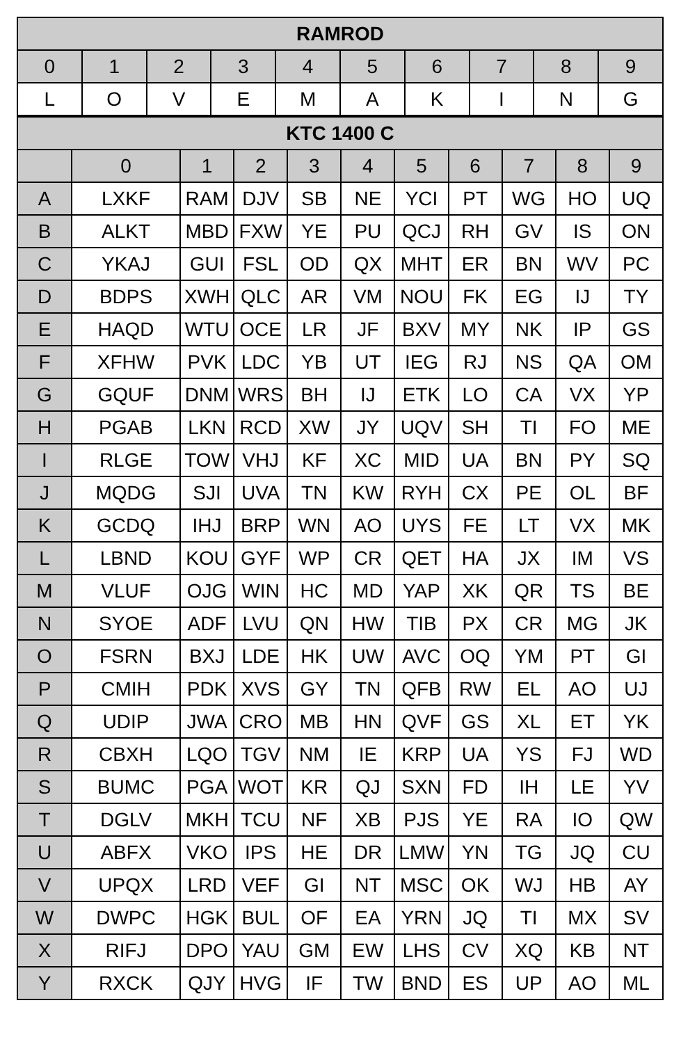| RAMROD | | | | | | | | | |
| --- | --- | --- | --- | --- | --- | --- | --- | --- | --- |
| 0 | 1 | 2 | 3 | 4 | 5 | 6 | 7 | 8 | 9 |
| L | O | V | E | M | A | K | I | N | G |
| KTC 1400 C | | | | | | | | | | |
| --- | --- | --- | --- | --- | --- | --- | --- | --- | --- | --- |
| | 0 | 1 | 2 | 3 | 4 | 5 | 6 | 7 | 8 | 9 |
| A | LXKF | RAM | DJV | SB | NE | YCI | PT | WG | HO | UQ |
| B | ALKT | MBD | FXW | YE | PU | QCJ | RH | GV | IS | ON |
| C | YKAJ | GUI | FSL | OD | QX | MHT | ER | BN | WV | PC |
| D | BDPS | XWH | QLC | AR | VM | NOU | FK | EG | IJ | TY |
| E | HAQD | WTU | OCE | LR | JF | BXV | MY | NK | IP | GS |
| F | XFHW | PVK | LDC | YB | UT | IEG | RJ | NS | QA | OM |
| G | GQUF | DNM | WRS | BH | IJ | ETK | LO | CA | VX | YP |
| H | PGAB | LKN | RCD | XW | JY | UQV | SH | TI | FO | ME |
| I | RLGE | TOW | VHJ | KF | XC | MID | UA | BN | PY | SQ |
| J | MQDG | SJI | UVA | TN | KW | RYH | CX | PE | OL | BF |
| K | GCDQ | IHJ | BRP | WN | AO | UYS | FE | LT | VX | MK |
| L | LBND | KOU | GYF | WP | CR | QET | HA | JX | IM | VS |
| M | VLUF | OJG | WIN | HC | MD | YAP | XK | QR | TS | BE |
| N | SYOE | ADF | LVU | QN | HW | TIB | PX | CR | MG | JK |
| O | FSRN | BXJ | LDE | HK | UW | AVC | OQ | YM | PT | GI |
| P | CMIH | PDK | XVS | GY | TN | QFB | RW | EL | AO | UJ |
| Q | UDIP | JWA | CRO | MB | HN | QVF | GS | XL | ET | YK |
| R | CBXH | LQO | TGV | NM | IE | KRP | UA | YS | FJ | WD |
| S | BUMC | PGA | WOT | KR | QJ | SXN | FD | IH | LE | YV |
| T | DGLV | MKH | TCU | NF | XB | PJS | YE | RA | IO | QW |
| U | ABFX | VKO | IPS | HE | DR | LMW | YN | TG | JQ | CU |
| V | UPQX | LRD | VEF | GI | NT | MSC | OK | WJ | HB | AY |
| W | DWPC | HGK | BUL | OF | EA | YRN | JQ | TI | MX | SV |
| X | RIFJ | DPO | YAU | GM | EW | LHS | CV | XQ | KB | NT |
| Y | RXCK | QJY | HVG | IF | TW | BND | ES | UP | AO | ML |